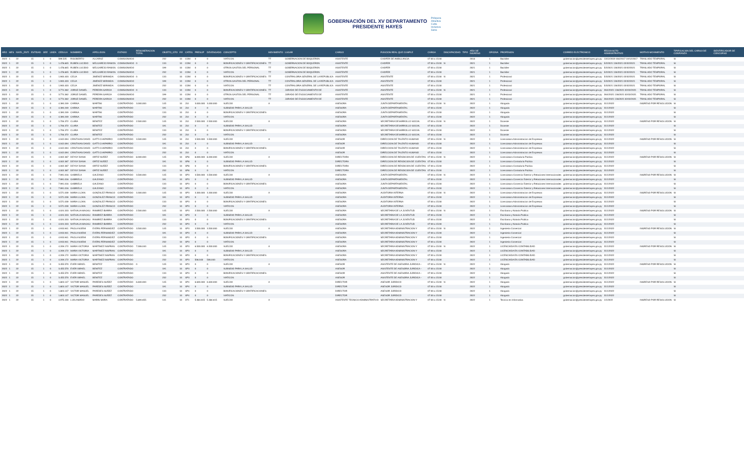GOBERNACIÓN DEL XV DEPARTAMENTO
PRESIDENTE HAYES
Próspera
Atractiva
Culta
Inclusiva
Sana
| AÑO | MES | NIVEL_ENTI | ENTIDAD | OEE | LINEA | CEDULA | NOMBRES | APELLIDOS | ESTADO | REMUNERACION TOTAL | OBJETO_GTO | F.F. | CATEG | PRESUP | DEVENGADO | CONCEPTO | MOVIMIENTO | LUGAR | CARGO | FUNCION REAL QUE CUMPLE | CARGA | DISCAPACIDAD | TIPO | AÑO DE INGRESO | OFICINA | PROFESION | CORREO ELECTRONICO | FECHA ACTO ADMINISTRATIVO | MOTIVO MOVIMIENTO | TIPIFICACION DEL CARGO DE CONFIANZA | IDENTIFICADOR DE CONCURSO |
| --- | --- | --- | --- | --- | --- | --- | --- | --- | --- | --- | --- | --- | --- | --- | --- | --- | --- | --- | --- | --- | --- | --- | --- | --- | --- | --- | --- | --- | --- | --- | --- |
| 2022 | 1 | 22 | 15 | 1 | 0 | 599.525 | RIGOBERTO | ALCARAZ | COMISIONADO | | 232 | 10 | COM | 0 | 0 | VIATICOS | TT | GOBERNACION DE BOQUERON | ASISTENTE | CHOFER DE AMBULANCIA | 07:00 a 15:00 | | | 2018 | 1 | Bachiller | gobernacion@presidentehayes.gov.py | 13/12/2019 464/2017 19/12/2017 | TRASLADO TEMPORAL | SI | |
| 2022 | 1 | 22 | 15 | 1 | 0 | 1.478.845 | RUBEN LUCIDIO | MELGAREJO RAMOS | COMISIONADO | 0 | 133 | 10 | COM | 0 | 0 | BONIFICACIONES Y GRATIFICACIONES | TT | GOBERNACION DE BOQUERON | ASISTENTE | CHOFER | 07:00 a 15:00 | N | | 2021 | 1 | Bachiller | gobernacion@presidentehayes.gov.py | 5/2/2021 136/2021 02/02/2021 | TRASLADO TEMPORAL | SI | |
| 2022 | 1 | 22 | 15 | 1 | 0 | 1.478.845 | RUBEN LUCIDIO | MELGAREJO RAMOS | COMISIONADO | | 199 | 10 | COM | 0 | 0 | OTROS GASTOS DEL PERSONAL | TT | GOBERNACION DE BOQUERON | ASISTENTE | CHOFER | 07:00 a 15:00 | | | 2021 | 1 | Bachiller | gobernacion@presidentehayes.gov.py | 5/2/2021 136/2021 02/02/2021 | TRASLADO TEMPORAL | SI | |
| 2022 | 1 | 22 | 15 | 1 | 0 | 1.478.845 | RUBEN LUCIDIO | MELGAREJO RAMOS | COMISIONADO | | 232 | 10 | COM | 0 | 0 | VIATICOS | TT | GOBERNACION DE BOQUERON | ASISTENTE | CHOFER | 07:00 a 15:00 | | | 2021 | 1 | Bachiller | gobernacion@presidentehayes.gov.py | 5/2/2021 136/2021 02/02/2021 | TRASLADO TEMPORAL | SI | |
| 2022 | 1 | 22 | 15 | 1 | 0 | 1.900.403 | CELIA | JIMENEZ MIRANDA | COMISIONADO | 0 | 133 | 10 | COM | 0 | 0 | BONIFICACIONES Y GRATIFICACIONES | TT | CONTRALORIA GENERAL DE LA REPUBLICA | ASISTENTE | ASISTENTE | 07:00 a 15:00 | N | | 2021 | 1 | Profesional | gobernacion@presidentehayes.gov.py | 5/3/2021 136/2021 02/02/2021 | TRASLADO TEMPORAL | SI | |
| 2022 | 1 | 22 | 15 | 1 | 0 | 1.900.403 | CELIA | JIMENEZ MIRANDA | COMISIONADO | | 199 | 10 | COM | 0 | 0 | OTROS GASTOS DEL PERSONAL | TT | CONTRALORIA GENERAL DE LA REPUBLICA | ASISTENTE | ASISTENTE | 07:00 a 15:00 | | | 2021 | 1 | Profesional | gobernacion@presidentehayes.gov.py | 5/3/2021 136/2021 02/02/2021 | TRASLADO TEMPORAL | SI | |
| 2022 | 1 | 22 | 15 | 1 | 0 | 1.900.403 | CELIA | JIMENEZ MIRANDA | COMISIONADO | | 232 | 10 | COM | 0 | 0 | VIATICOS | TT | CONTRALORIA GENERAL DE LA REPUBLICA | ASISTENTE | ASISTENTE | 07:00 a 15:00 | | | 2021 | 1 | Profesional | gobernacion@presidentehayes.gov.py | 5/3/2021 136/2021 02/02/2021 | TRASLADO TEMPORAL | SI | |
| 2022 | 1 | 22 | 15 | 1 | 0 | 3.774.362 | JORGE DANIEL | PEREIRA GARCIA | COMISIONADO | 0 | 133 | 10 | COM | 0 | 0 | BONIFICACIONES Y GRATIFICACIONES | TT | JURADO DE ENJUICIAMIENTO DE | ASISTENTE | ASISTENTE | 07:00 a 15:00 | N | | 2021 | 1 | Profesional | gobernacion@presidentehayes.gov.py | 26/4/2021 136/2021 02/02/2021 | TRASLADO TEMPORAL | SI | |
| 2022 | 1 | 22 | 15 | 1 | 0 | 3.774.362 | JORGE DANIEL | PEREIRA GARCIA | COMISIONADO | | 199 | 10 | COM | 0 | 0 | OTROS GASTOS DEL PERSONAL | TT | JURADO DE ENJUICIAMIENTO DE | ASISTENTE | ASISTENTE | 07:00 a 15:00 | | | 2021 | 1 | Profesional | gobernacion@presidentehayes.gov.py | 26/4/2021 136/2021 02/02/2021 | TRASLADO TEMPORAL | SI | |
| 2022 | 1 | 22 | 15 | 1 | 0 | 3.774.362 | JORGE DANIEL | PEREIRA GARCIA | COMISIONADO | | 232 | 10 | COM | 0 | 0 | VIATICOS | TT | JURADO DE ENJUICIAMIENTO DE | ASISTENTE | ASISTENTE | 07:00 a 15:00 | | | 2021 | 1 | Profesional | gobernacion@presidentehayes.gov.py | 26/4/2021 136/2021 02/02/2021 | TRASLADO TEMPORAL | SI | |
| 2022 | 1 | 22 | 15 | 1 | 0 | 4.390.249 | CARINA | MARTINI | CONTRATADO | 3.000.000 | 145 | 10 | J10 | 3.000.000 | 3.000.000 | SUELDO | A | | ASESORA | JUNTA DEPARTAMENTAL | 07:00 a 15:00 | N | | 2022 | 1 | Abogada | gobernacion@presidentehayes.gov.py | 31/1/2022 | INGRESO POR RESOLUCION | SI | |
| 2022 | 1 | 22 | 15 | 1 | 0 | 4.390.249 | CARINA | MARTINI | CONTRATADO | | 191 | 10 | J10 | 0 | 0 | SUBSIDIO PARA LA SALUD | | | ASESORA | JUNTA DEPARTAMENTAL | 07:00 a 15:00 | | | 2022 | 1 | Abogada | gobernacion@presidentehayes.gov.py | 31/1/2022 | | SI | |
| 2022 | 1 | 22 | 15 | 1 | 0 | 4.390.249 | CARINA | MARTINI | CONTRATADO | | 133 | 10 | J10 | 0 | 0 | BONIFICACIONES Y GRATIFICACIONES | | | ASESORA | JUNTA DEPARTAMENTAL | 07:00 a 15:00 | | | 2022 | 1 | Abogada | gobernacion@presidentehayes.gov.py | 31/1/2022 | | SI | |
| 2022 | 1 | 22 | 15 | 1 | 0 | 4.390.249 | CARINA | MARTINI | CONTRATADO | | 232 | 10 | J10 | 0 | 0 | VIATICOS | | | ASESORA | JUNTA DEPARTAMENTAL | 07:00 a 15:00 | | | 2022 | 1 | Abogada | gobernacion@presidentehayes.gov.py | 31/1/2022 | | SI | |
| 2022 | 1 | 22 | 15 | 1 | 0 | 1.706.372 | CLARA | BENITEZ | CONTRATADO | 2.500.000 | 145 | 10 | J10 | 2.500.000 | 2.500.000 | SUELDO | A | | ASESORA | SECRETARIA DESARROLLO SOCIAL | 07:00 a 15:00 | N | | 2022 | 1 | Docente | gobernacion@presidentehayes.gov.py | 31/1/2022 | INGRESO POR RESOLUCION | SI | |
| 2022 | 1 | 22 | 15 | 1 | 0 | 1.706.372 | CLARA | BENITEZ | CONTRATADO | | 191 | 10 | J10 | 0 | 0 | SUBSIDIO PARA LA SALUD | | | ASESORA | SECRETARIA DESARROLLO SOCIAL | 07:00 a 15:00 | | | 2022 | 1 | Docente | gobernacion@presidentehayes.gov.py | 31/1/2022 | | SI | |
| 2022 | 1 | 22 | 15 | 1 | 0 | 1.706.372 | CLARA | BENITEZ | CONTRATADO | | 133 | 10 | J10 | 0 | 0 | BONIFICACIONES Y GRATIFICACIONES | | | ASESORA | SECRETARIA DESARROLLO SOCIAL | 07:00 a 15:00 | | | 2022 | 1 | Docente | gobernacion@presidentehayes.gov.py | 31/1/2022 | | SI | |
| 2022 | 1 | 22 | 15 | 1 | 0 | 1.706.372 | CLARA | BENITEZ | CONTRATADO | | 232 | 10 | J10 | 0 | 0 | VIATICOS | | | ASESORA | SECRETARIA DESARROLLO SOCIAL | 07:00 a 15:00 | | | 2022 | 1 | Docente | gobernacion@presidentehayes.gov.py | 31/1/2022 | | SI | |
| 2022 | 1 | 22 | 15 | 1 | 0 | 4.042.094 | CRISTHIAN DAVID | GATTI CHAPARRO | CONTRATADO | 3.500.000 | 145 | 10 | J10 | 3.500.000 | 3.500.000 | SUELDO | A | | ASESOR | DIRECCION DE TALENTO HUMANO | 07:00 a 15:00 | N | | 2022 | 1 | Licenciatura Administracion de Empresas | gobernacion@presidentehayes.gov.py | 31/1/2022 | INGRESO POR RESOLUCION | SI | |
| 2022 | 1 | 22 | 15 | 1 | 0 | 4.042.094 | CRISTHIAN DAVID | GATTI CHAPARRO | CONTRATADO | | 191 | 10 | J10 | 0 | 0 | SUBSIDIO PARA LA SALUD | | | ASESOR | DIRECCION DE TALENTO HUMANO | 07:00 a 15:00 | | | 2022 | 1 | Licenciatura Administracion de Empresas | gobernacion@presidentehayes.gov.py | 31/1/2022 | | SI | |
| 2022 | 1 | 22 | 15 | 1 | 0 | 4.042.094 | CRISTHIAN DAVID | GATTI CHAPARRO | CONTRATADO | | 133 | 10 | J10 | 0 | 0 | BONIFICACIONES Y GRATIFICACIONES | | | ASESOR | DIRECCION DE TALENTO HUMANO | 07:00 a 15:00 | | | 2022 | 1 | Licenciatura Administracion de Empresas | gobernacion@presidentehayes.gov.py | 31/1/2022 | | SI | |
| 2022 | 1 | 22 | 15 | 1 | 0 | 4.042.094 | CRISTHIAN DAVID | GATTI CHAPARRO | CONTRATADO | | 232 | 10 | J10 | 0 | 0 | VIATICOS | | | ASESOR | DIRECCION DE TALENTO HUMANO | 07:00 a 15:00 | | | 2022 | 1 | Licenciatura Administracion de Empresas | gobernacion@presidentehayes.gov.py | 31/1/2022 | | SI | |
| 2022 | 1 | 22 | 15 | 1 | 0 | 4.002.367 | DEYSY DIANA | ORTIZ NUÑEZ | CONTRATADO | 8.000.000 | 145 | 10 | XP8 | 8.000.000 | 8.000.000 | SUELDO | A | | DIRECTORA | DIRECCION DE RENDICION DE CUENTAS | 07:00 a 15:00 | N | | 2022 | 1 | Licenciatura Contaduria Publica | gobernacion@presidentehayes.gov.py | 31/1/2022 | INGRESO POR RESOLUCION | SI | |
| 2022 | 1 | 22 | 15 | 1 | 0 | 4.002.367 | DEYSY DIANA | ORTIZ NUÑEZ | CONTRATADO | | 191 | 10 | XP8 | 0 | 0 | SUBSIDIO PARA LA SALUD | | | DIRECTORA | DIRECCION DE RENDICION DE CUENTAS | 07:00 a 15:00 | | | 2022 | 1 | Licenciatura Contaduria Publica | gobernacion@presidentehayes.gov.py | 31/1/2022 | | SI | |
| 2022 | 1 | 22 | 15 | 1 | 0 | 4.002.367 | DEYSY DIANA | ORTIZ NUÑEZ | CONTRATADO | | 133 | 10 | XP8 | 0 | 0 | BONIFICACIONES Y GRATIFICACIONES | | | DIRECTORA | DIRECCION DE RENDICION DE CUENTAS | 07:00 a 15:00 | | | 2022 | 1 | Licenciatura Contaduria Publica | gobernacion@presidentehayes.gov.py | 31/1/2022 | | SI | |
| 2022 | 1 | 22 | 15 | 1 | 0 | 4.002.367 | DEYSY DIANA | ORTIZ NUÑEZ | CONTRATADO | | 232 | 10 | XP8 | 0 | 0 | VIATICOS | | | DIRECTORA | DIRECCION DE RENDICION DE CUENTAS | 07:00 a 15:00 | | | 2022 | 1 | Licenciatura Contaduria Publica | gobernacion@presidentehayes.gov.py | 31/1/2022 | | SI | |
| 2022 | 1 | 22 | 15 | 1 | 0 | 7.991.016 | GABRIELA | GALEANO | CONTRATADO | 3.500.000 | 145 | 10 | XP3 | 3.500.000 | 3.500.000 | SUELDO | A | | ASESORA | JUNTA DEPARTAMENTAL | 07:00 a 15:00 | N | | 2022 | 1 | Licenciatura Comercio Exterior y Relaciones Internacionales | gobernacion@presidentehayes.gov.py | 31/1/2022 | INGRESO POR RESOLUCION | SI | |
| 2022 | 1 | 22 | 15 | 1 | 0 | 7.991.016 | GABRIELA | GALEANO | CONTRATADO | | 191 | 10 | XP3 | 0 | 0 | SUBSIDIO PARA LA SALUD | | | ASESORA | JUNTA DEPARTAMENTAL | 07:00 a 15:00 | | | 2022 | 1 | Licenciatura Comercio Exterior y Relaciones Internacionales | gobernacion@presidentehayes.gov.py | 31/1/2022 | | SI | |
| 2022 | 1 | 22 | 15 | 1 | 0 | 7.991.016 | GABRIELA | GALEANO | CONTRATADO | | 133 | 10 | XP3 | 0 | 0 | BONIFICACIONES Y GRATIFICACIONES | | | ASESORA | JUNTA DEPARTAMENTAL | 07:00 a 15:00 | | | 2022 | 1 | Licenciatura Comercio Exterior y Relaciones Internacionales | gobernacion@presidentehayes.gov.py | 31/1/2022 | | SI | |
| 2022 | 1 | 22 | 15 | 1 | 0 | 7.991.016 | GABRIELA | GALEANO | CONTRATADO | | 232 | 10 | XP3 | 0 | 0 | VIATICOS | | | ASESORA | JUNTA DEPARTAMENTAL | 07:00 a 15:00 | | | 2022 | 1 | Licenciatura Comercio Exterior y Relaciones Internacionales | gobernacion@presidentehayes.gov.py | 31/1/2022 | | SI | |
| 2022 | 1 | 22 | 15 | 1 | 0 | 3.571.039 | MARIA LUJAN | GONZALEZ FRANCO | CONTRATADO | 3.300.000 | 145 | 10 | XP3 | 3.300.000 | 3.300.000 | SUELDO | A | | ASESORA | AUDITORIA INTERNA | 07:00 a 15:00 | N | | 2022 | 1 | Licenciatura Administracion de Empresas | gobernacion@presidentehayes.gov.py | 31/1/2022 | INGRESO POR RESOLUCION | SI | |
| 2022 | 1 | 22 | 15 | 1 | 0 | 3.571.039 | MARIA LUJAN | GONZALEZ FRANCO | CONTRATADO | | 191 | 10 | XP3 | 0 | 0 | SUBSIDIO PARA LA SALUD | | | ASESORA | AUDITORIA INTERNA | 07:00 a 15:00 | | | 2022 | 1 | Licenciatura Administracion de Empresas | gobernacion@presidentehayes.gov.py | 31/1/2022 | | SI | |
| 2022 | 1 | 22 | 15 | 1 | 0 | 3.571.039 | MARIA LUJAN | GONZALEZ FRANCO | CONTRATADO | | 133 | 10 | XP3 | 0 | 0 | BONIFICACIONES Y GRATIFICACIONES | | | ASESORA | AUDITORIA INTERNA | 07:00 a 15:00 | | | 2022 | 1 | Licenciatura Administracion de Empresas | gobernacion@presidentehayes.gov.py | 31/1/2022 | | SI | |
| 2022 | 1 | 22 | 15 | 1 | 0 | 3.571.039 | MARIA LUJAN | GONZALEZ FRANCO | CONTRATADO | | 232 | 10 | XP3 | 0 | 0 | VIATICOS | | | ASESORA | AUDITORIA INTERNA | 07:00 a 15:00 | | | 2022 | 1 | Licenciatura Administracion de Empresas | gobernacion@presidentehayes.gov.py | 31/1/2022 | | SI | |
| 2022 | 1 | 22 | 15 | 1 | 0 | 4.024.333 | NATHALIA MAGALI | RAMIREZ IBARRA | CONTRATADO | 2.500.000 | 145 | 10 | XP3 | 2.500.000 | 2.500.000 | SUELDO | A | | ASESORA | SECRETARIA DE LA JUVENTUD | 07:00 a 15:00 | N | | 2022 | 1 | Escribana y Notaria Publica | gobernacion@presidentehayes.gov.py | 31/1/2022 | INGRESO POR RESOLUCION | SI | |
| 2022 | 1 | 22 | 15 | 1 | 0 | 4.024.333 | NATHALIA MAGALI | RAMIREZ IBARRA | CONTRATADO | | 191 | 10 | XP3 | 0 | 0 | SUBSIDIO PARA LA SALUD | | | ASESORA | SECRETARIA DE LA JUVENTUD | 07:00 a 15:00 | | | 2022 | 1 | Escribana y Notaria Publica | gobernacion@presidentehayes.gov.py | 31/1/2022 | | SI | |
| 2022 | 1 | 22 | 15 | 1 | 0 | 4.024.333 | NATHALIA MAGALI | RAMIREZ IBARRA | CONTRATADO | | 133 | 10 | XP3 | 0 | 0 | BONIFICACIONES Y GRATIFICACIONES | | | ASESORA | SECRETARIA DE LA JUVENTUD | 07:00 a 15:00 | | | 2022 | 1 | Escribana y Notaria Publica | gobernacion@presidentehayes.gov.py | 31/1/2022 | | SI | |
| 2022 | 1 | 22 | 15 | 1 | 0 | 4.024.333 | NATHALIA MAGALI | RAMIREZ IBARRA | CONTRATADO | | 232 | 10 | XP3 | 0 | 0 | VIATICOS | | | ASESORA | SECRETARIA DE LA JUVENTUD | 07:00 a 15:00 | | | 2022 | 1 | Escribana y Notaria Publica | gobernacion@presidentehayes.gov.py | 31/1/2022 | | SI | |
| 2022 | 1 | 22 | 15 | 1 | 0 | 4.933.941 | PAOLA NOEMI | EVERS FERNANDEZ | CONTRATADO | 3.500.000 | 145 | 10 | XP3 | 3.500.000 | 3.500.000 | SUELDO | A | | ASESORA | SECRETARIA ADMINISTRACION Y | 07:00 a 15:00 | N | | 2022 | 1 | Ingenieria Comercial | gobernacion@presidentehayes.gov.py | 31/1/2022 | INGRESO POR RESOLUCION | SI | |
| 2022 | 1 | 22 | 15 | 1 | 0 | 4.933.941 | PAOLA NOEMI | EVERS FERNANDEZ | CONTRATADO | | 191 | 10 | XP3 | 0 | 0 | SUBSIDIO PARA LA SALUD | | | ASESORA | SECRETARIA ADMINISTRACION Y | 07:00 a 15:00 | | | 2022 | 1 | Ingenieria Comercial | gobernacion@presidentehayes.gov.py | 31/1/2022 | | SI | |
| 2022 | 1 | 22 | 15 | 1 | 0 | 4.933.941 | PAOLA NOEMI | EVERS FERNANDEZ | CONTRATADO | | 133 | 10 | XP3 | 0 | 0 | BONIFICACIONES Y GRATIFICACIONES | | | ASESORA | SECRETARIA ADMINISTRACION Y | 07:00 a 15:00 | | | 2022 | 1 | Ingenieria Comercial | gobernacion@presidentehayes.gov.py | 31/1/2022 | | SI | |
| 2022 | 1 | 22 | 15 | 1 | 0 | 4.933.941 | PAOLA NOEMI | EVERS FERNANDEZ | CONTRATADO | | 232 | 10 | XP3 | 0 | 0 | VIATICOS | | | ASESORA | SECRETARIA ADMINISTRACION Y | 07:00 a 15:00 | | | 2022 | 1 | Ingenieria Comercial | gobernacion@presidentehayes.gov.py | 31/1/2022 | | SI | |
| 2022 | 1 | 22 | 15 | 1 | 0 | 4.209.172 | MARIA VICTORIA | MARTINEZ INSFRAN | CONTRATADO | 7.006.040 | 145 | 10 | XP3 | 6.500.000 | 6.500.000 | SUELDO | A | | ASESORA | SECRETARIA ADMINISTRACION Y | 07:00 a 15:00 | N | | 2022 | 1 | LICENCIADA EN CONTABILIDAD | gobernacion@presidentehayes.gov.py | 31/1/2022 | INGRESO POR RESOLUCION | SI | |
| 2022 | 1 | 22 | 15 | 1 | 0 | 4.209.172 | MARIA VICTORIA | MARTINEZ INSFRAN | CONTRATADO | | 191 | 10 | XP3 | 0 | 0 | SUBSIDIO PARA LA SALUD | | | ASESORA | SECRETARIA ADMINISTRACION Y | 07:00 a 15:00 | | | 2022 | 1 | LICENCIADA EN CONTABILIDAD | gobernacion@presidentehayes.gov.py | 31/1/2022 | | SI | |
| 2022 | 1 | 22 | 15 | 1 | 0 | 4.209.172 | MARIA VICTORIA | MARTINEZ INSFRAN | CONTRATADO | | 133 | 10 | XP3 | 0 | 0 | BONIFICACIONES Y GRATIFICACIONES | | | ASESORA | SECRETARIA ADMINISTRACION Y | 07:00 a 15:00 | | | 2022 | 1 | LICENCIADA EN CONTABILIDAD | gobernacion@presidentehayes.gov.py | 31/1/2022 | | SI | |
| 2022 | 1 | 22 | 15 | 1 | 0 | 4.209.172 | MARIA VICTORIA | MARTINEZ INSFRAN | CONTRATADO | | 232 | 10 | XP3 | 506.040 | 506.040 | VIATICOS | | | ASESORA | SECRETARIA ADMINISTRACION Y | 07:00 a 15:00 | | | 2022 | 1 | LICENCIADA EN CONTABILIDAD | gobernacion@presidentehayes.gov.py | 31/1/2022 | | SI | |
| 2022 | 1 | 22 | 15 | 1 | 0 | 3.455.570 | EVER ISRAEL | BENITEZ | CONTRATADO | 0 | 145 | 10 | XP3 | 0 | 0 | SUELDO | A | | ASESOR | ASISTENTE DE ASESORIA JURIDICA - | 07:00 a 15:00 | N | | 2022 | 1 | Abogado | gobernacion@presidentehayes.gov.py | 31/1/2022 | INGRESO POR RESOLUCION | SI | |
| 2022 | 1 | 22 | 15 | 1 | 0 | 3.455.570 | EVER ISRAEL | BENITEZ | CONTRATADO | | 191 | 10 | XP3 | 0 | 0 | SUBSIDIO PARA LA SALUD | | | ASESOR | ASISTENTE DE ASESORIA JURIDICA - | 07:00 a 15:00 | | | 2022 | 1 | Abogado | gobernacion@presidentehayes.gov.py | 31/1/2022 | | SI | |
| 2022 | 1 | 22 | 15 | 1 | 0 | 3.455.570 | EVER ISRAEL | BENITEZ | CONTRATADO | | 133 | 10 | XP3 | 0 | 0 | BONIFICACIONES Y GRATIFICACIONES | | | ASESOR | ASISTENTE DE ASESORIA JURIDICA - | 07:00 a 15:00 | | | 2022 | 1 | Abogado | gobernacion@presidentehayes.gov.py | 31/1/2022 | | SI | |
| 2022 | 1 | 22 | 15 | 1 | 0 | 3.455.570 | EVER ISRAEL | BENITEZ | CONTRATADO | | 232 | 10 | XP3 | 0 | 0 | VIATICOS | | | ASESOR | ASISTENTE DE ASESORIA JURIDICA - | 07:00 a 15:00 | | | 2022 | 1 | Abogado | gobernacion@presidentehayes.gov.py | 31/1/2022 | | SI | |
| 2022 | 1 | 22 | 15 | 1 | 0 | 1.803.147 | VICTOR MANUEL | PAREDES NUÑEZ | CONTRATADO | 6.600.000 | 145 | 10 | XP4 | 6.600.000 | 6.600.000 | SUELDO | A | | DIRECTOR | ASESOR JURIDICO | 07:00 a 15:00 | N | | 2022 | 1 | Abogado | gobernacion@presidentehayes.gov.py | 31/1/2022 | INGRESO POR RESOLUCION | SI | |
| 2022 | 1 | 22 | 15 | 1 | 0 | 1.803.147 | VICTOR MANUEL | PAREDES NUÑEZ | CONTRATADO | | 191 | 10 | XP4 | 0 | 0 | SUBSIDIO PARA LA SALUD | | | DIRECTOR | ASESOR JURIDICO | 07:00 a 15:00 | | | 2022 | 1 | Abogado | gobernacion@presidentehayes.gov.py | 31/1/2022 | | SI | |
| 2022 | 1 | 22 | 15 | 1 | 0 | 1.803.147 | VICTOR MANUEL | PAREDES NUÑEZ | CONTRATADO | | 133 | 10 | XP4 | 0 | 0 | BONIFICACIONES Y GRATIFICACIONES | | | DIRECTOR | ASESOR JURIDICO | 07:00 a 15:00 | | | 2022 | 1 | Abogado | gobernacion@presidentehayes.gov.py | 31/1/2022 | | SI | |
| 2022 | 1 | 22 | 15 | 1 | 0 | 1.803.147 | VICTOR MANUEL | PAREDES NUÑEZ | CONTRATADO | | 232 | 10 | XP4 | 0 | 0 | VIATICOS | | | DIRECTOR | ASESOR JURIDICO | 07:00 a 15:00 | | | 2022 | 1 | Abogado | gobernacion@presidentehayes.gov.py | 31/1/2022 | | SI | |
| 2022 | 1 | 22 | 15 | 1 | 0 | 4.975.430 | LUIS AMADO | MARIN MORA | CONTRATADO | 5.890.655 | 141 | 10 | XT1 | 5.384.615 | 5.384.615 | SUELDO | A | | ASISTENTE TECNICO ADMINISTRATIVO | SECRETARIA ADMINISTRACION Y | 07:00 a 15:00 | N | | 2022 | 1 | Tecnico en Informatica | gobernacion@presidentehayes.gov.py | 1/1/2022 | INGRESO POR RESOLUCION | SI | |